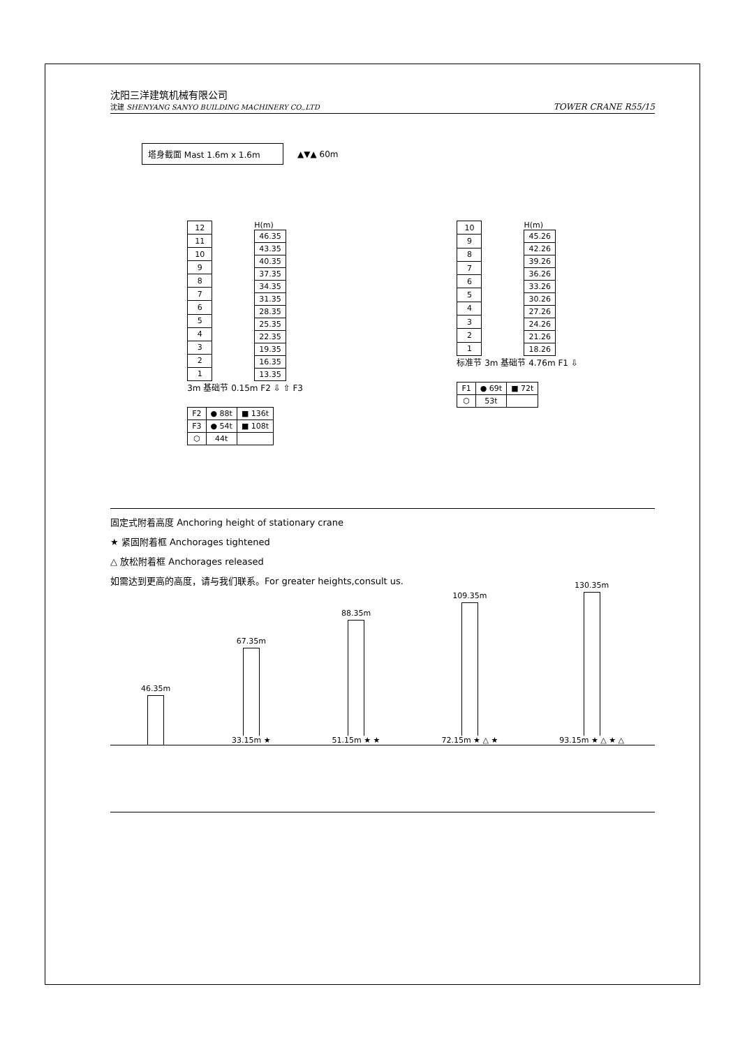沈阳三洋建筑机械有限公司
沈建 SHENYANG SANYO BUILDING MACHINERY CO.,LTD
TOWER CRANE R55/15
塔身截面 Mast 1.6m x 1.6m ▲▼▲ 60m
| 12 |
| 11 |
| 10 |
| 9 |
| 8 |
| 7 |
| 6 |
| 5 |
| 4 |
| 3 |
| 2 |
| 1 |
H(m)
| 46.35 |
| 43.35 |
| 40.35 |
| 37.35 |
| 34.35 |
| 31.35 |
| 28.35 |
| 25.35 |
| 22.35 |
| 19.35 |
| 16.35 |
| 13.35 |
3m 基础节 0.15m F2 ⇩ ⇧ F3
| F2 | ● 88t | ■ 136t |
| F3 | ● 54t | ■ 108t |
| ⬡ | 44t | |
| 10 |
| 9 |
| 8 |
| 7 |
| 6 |
| 5 |
| 4 |
| 3 |
| 2 |
| 1 |
H(m)
| 45.26 |
| 42.26 |
| 39.26 |
| 36.26 |
| 33.26 |
| 30.26 |
| 27.26 |
| 24.26 |
| 21.26 |
| 18.26 |
标准节 3m 基础节 4.76m F1 ⇩
| F1 | ● 69t | ■ 72t |
| ⬡ | 53t | |
固定式附着高度 Anchoring height of stationary crane
★ 紧固附着框 Anchorages tightened
△ 放松附着框 Anchorages released
如需达到更高的高度，请与我们联系。For greater heights,consult us.
46.35m
67.35m
33.15m ★
88.35m
51.15m ★ ★
109.35m
72.15m ★ △ ★
130.35m
93.15m ★ △ ★ △